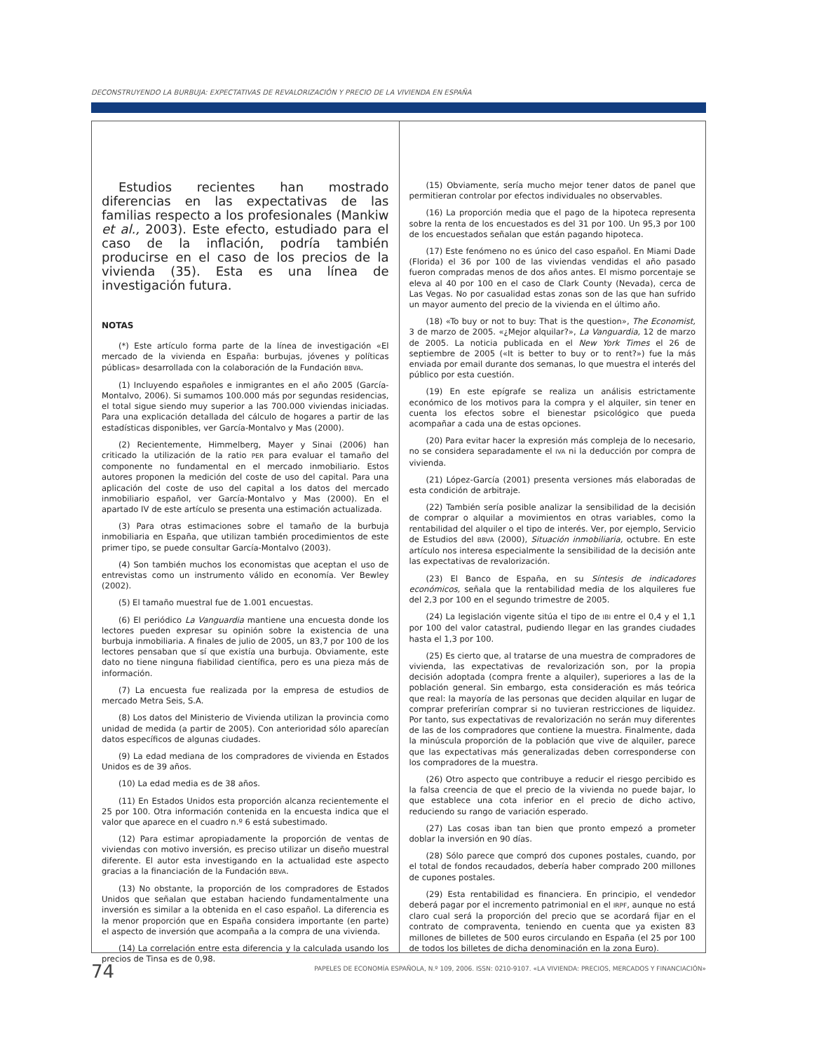DECONSTRUYENDO LA BURBUJA: EXPECTATIVAS DE REVALORIZACIÓN Y PRECIO DE LA VIVIENDA EN ESPAÑA
Estudios recientes han mostrado diferencias en las expectativas de las familias respecto a los profesionales (Mankiw et al., 2003). Este efecto, estudiado para el caso de la inflación, podría también producirse en el caso de los precios de la vivienda (35). Esta es una línea de investigación futura.
NOTAS
(*) Este artículo forma parte de la línea de investigación «El mercado de la vivienda en España: burbujas, jóvenes y políticas públicas» desarrollada con la colaboración de la Fundación BBVA.
(1) Incluyendo españoles e inmigrantes en el año 2005 (García-Montalvo, 2006). Si sumamos 100.000 más por segundas residencias, el total sigue siendo muy superior a las 700.000 viviendas iniciadas. Para una explicación detallada del cálculo de hogares a partir de las estadísticas disponibles, ver García-Montalvo y Mas (2000).
(2) Recientemente, Himmelberg, Mayer y Sinai (2006) han criticado la utilización de la ratio PER para evaluar el tamaño del componente no fundamental en el mercado inmobiliario. Estos autores proponen la medición del coste de uso del capital. Para una aplicación del coste de uso del capital a los datos del mercado inmobiliario español, ver García-Montalvo y Mas (2000). En el apartado IV de este artículo se presenta una estimación actualizada.
(3) Para otras estimaciones sobre el tamaño de la burbuja inmobiliaria en España, que utilizan también procedimientos de este primer tipo, se puede consultar García-Montalvo (2003).
(4) Son también muchos los economistas que aceptan el uso de entrevistas como un instrumento válido en economía. Ver Bewley (2002).
(5) El tamaño muestral fue de 1.001 encuestas.
(6) El periódico La Vanguardia mantiene una encuesta donde los lectores pueden expresar su opinión sobre la existencia de una burbuja inmobiliaria. A finales de julio de 2005, un 83,7 por 100 de los lectores pensaban que sí que existía una burbuja. Obviamente, este dato no tiene ninguna fiabilidad científica, pero es una pieza más de información.
(7) La encuesta fue realizada por la empresa de estudios de mercado Metra Seis, S.A.
(8) Los datos del Ministerio de Vivienda utilizan la provincia como unidad de medida (a partir de 2005). Con anterioridad sólo aparecían datos específicos de algunas ciudades.
(9) La edad mediana de los compradores de vivienda en Estados Unidos es de 39 años.
(10) La edad media es de 38 años.
(11) En Estados Unidos esta proporción alcanza recientemente el 25 por 100. Otra información contenida en la encuesta indica que el valor que aparece en el cuadro n.º 6 está subestimado.
(12) Para estimar apropiadamente la proporción de ventas de viviendas con motivo inversión, es preciso utilizar un diseño muestral diferente. El autor esta investigando en la actualidad este aspecto gracias a la financiación de la Fundación BBVA.
(13) No obstante, la proporción de los compradores de Estados Unidos que señalan que estaban haciendo fundamentalmente una inversión es similar a la obtenida en el caso español. La diferencia es la menor proporción que en España considera importante (en parte) el aspecto de inversión que acompaña a la compra de una vivienda.
(14) La correlación entre esta diferencia y la calculada usando los precios de Tinsa es de 0,98.
(15) Obviamente, sería mucho mejor tener datos de panel que permitieran controlar por efectos individuales no observables.
(16) La proporción media que el pago de la hipoteca representa sobre la renta de los encuestados es del 31 por 100. Un 95,3 por 100 de los encuestados señalan que están pagando hipoteca.
(17) Este fenómeno no es único del caso español. En Miami Dade (Florida) el 36 por 100 de las viviendas vendidas el año pasado fueron compradas menos de dos años antes. El mismo porcentaje se eleva al 40 por 100 en el caso de Clark County (Nevada), cerca de Las Vegas. No por casualidad estas zonas son de las que han sufrido un mayor aumento del precio de la vivienda en el último año.
(18) «To buy or not to buy: That is the question», The Economist, 3 de marzo de 2005. «¿Mejor alquilar?», La Vanguardia, 12 de marzo de 2005. La noticia publicada en el New York Times el 26 de septiembre de 2005 («It is better to buy or to rent?») fue la más enviada por email durante dos semanas, lo que muestra el interés del público por esta cuestión.
(19) En este epígrafe se realiza un análisis estrictamente económico de los motivos para la compra y el alquiler, sin tener en cuenta los efectos sobre el bienestar psicológico que pueda acompañar a cada una de estas opciones.
(20) Para evitar hacer la expresión más compleja de lo necesario, no se considera separadamente el IVA ni la deducción por compra de vivienda.
(21) López-García (2001) presenta versiones más elaboradas de esta condición de arbitraje.
(22) También sería posible analizar la sensibilidad de la decisión de comprar o alquilar a movimientos en otras variables, como la rentabilidad del alquiler o el tipo de interés. Ver, por ejemplo, Servicio de Estudios del BBVA (2000), Situación inmobiliaria, octubre. En este artículo nos interesa especialmente la sensibilidad de la decisión ante las expectativas de revalorización.
(23) El Banco de España, en su Síntesis de indicadores económicos, señala que la rentabilidad media de los alquileres fue del 2,3 por 100 en el segundo trimestre de 2005.
(24) La legislación vigente sitúa el tipo de IBI entre el 0,4 y el 1,1 por 100 del valor catastral, pudiendo llegar en las grandes ciudades hasta el 1,3 por 100.
(25) Es cierto que, al tratarse de una muestra de compradores de vivienda, las expectativas de revalorización son, por la propia decisión adoptada (compra frente a alquiler), superiores a las de la población general. Sin embargo, esta consideración es más teórica que real: la mayoría de las personas que deciden alquilar en lugar de comprar preferirían comprar si no tuvieran restricciones de liquidez. Por tanto, sus expectativas de revalorización no serán muy diferentes de las de los compradores que contiene la muestra. Finalmente, dada la minúscula proporción de la población que vive de alquiler, parece que las expectativas más generalizadas deben corresponderse con los compradores de la muestra.
(26) Otro aspecto que contribuye a reducir el riesgo percibido es la falsa creencia de que el precio de la vivienda no puede bajar, lo que establece una cota inferior en el precio de dicho activo, reduciendo su rango de variación esperado.
(27) Las cosas iban tan bien que pronto empezó a prometer doblar la inversión en 90 días.
(28) Sólo parece que compró dos cupones postales, cuando, por el total de fondos recaudados, debería haber comprado 200 millones de cupones postales.
(29) Esta rentabilidad es financiera. En principio, el vendedor deberá pagar por el incremento patrimonial en el IRPF, aunque no está claro cual será la proporción del precio que se acordará fijar en el contrato de compraventa, teniendo en cuenta que ya existen 83 millones de billetes de 500 euros circulando en España (el 25 por 100 de todos los billetes de dicha denominación en la zona Euro).
74 PAPELES DE ECONOMÍA ESPAÑOLA, N.º 109, 2006. ISSN: 0210-9107. «LA VIVIENDA: PRECIOS, MERCADOS Y FINANCIACIÓN»